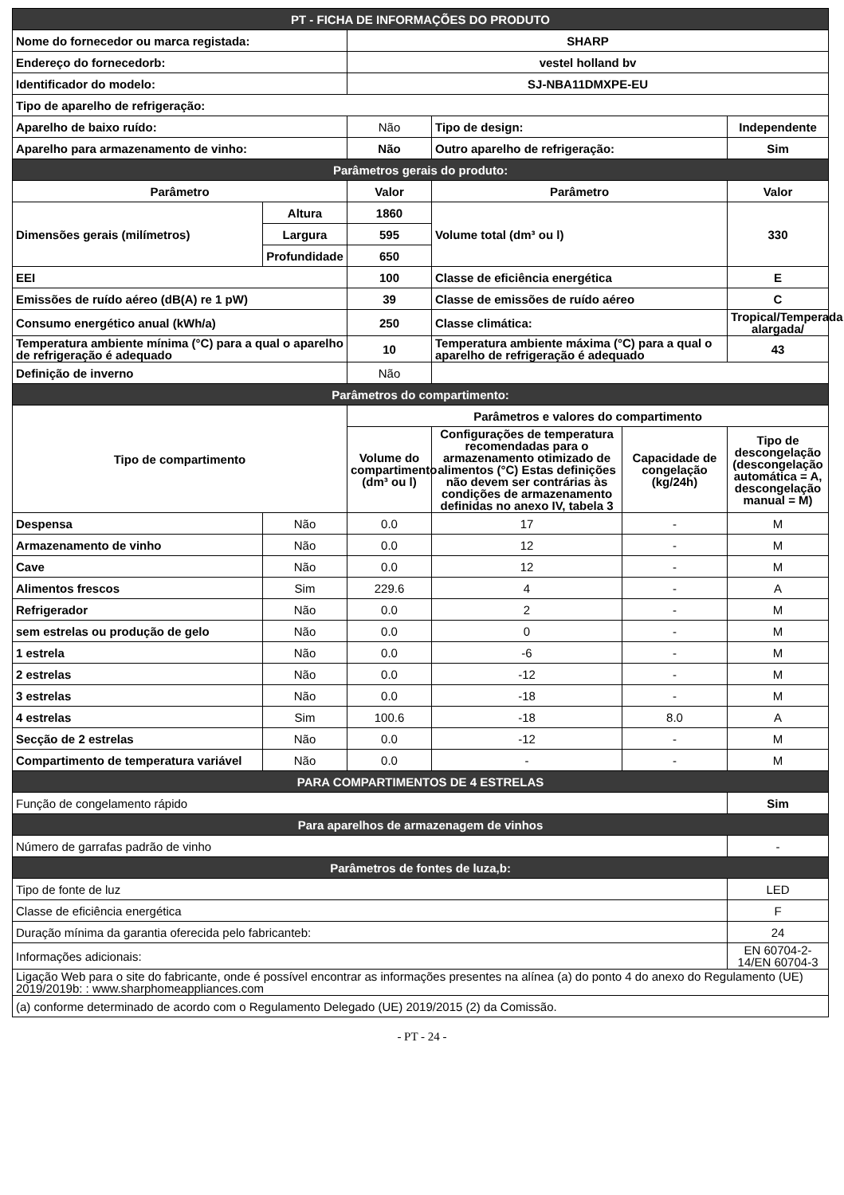| PT - FICHA DE INFORMAÇÕES DO PRODUTO | | | | | |
| Nome do fornecedor ou marca registada: | | SHARP | | | |
| Endereço do fornecedorb: | | vestel holland bv | | | |
| Identificador do modelo: | | SJ-NBA11DMXPE-EU | | | |
| Tipo de aparelho de refrigeração: | | | | | |
| Aparelho de baixo ruído: | | Não | Tipo de design: | | Independente |
| Aparelho para armazenamento de vinho: | | Não | Outro aparelho de refrigeração: | | Sim |
| Parâmetros gerais do produto: | | | | | |
| Parâmetro | | Valor | Parâmetro | | Valor |
| Dimensões gerais (milímetros) | Altura | 1860 | Volume total (dm³ ou l) | | 330 |
| | Largura | 595 | | | |
| | Profundidade | 650 | | | |
| EEI | | 100 | Classe de eficiência energética | | E |
| Emissões de ruído aéreo (dB(A) re 1 pW) | | 39 | Classe de emissões de ruído aéreo | | C |
| Consumo energético anual (kWh/a) | | 250 | Classe climática: | | Tropical/Temperada alargada/ |
| Temperatura ambiente mínima (°C) para a qual o aparelho de refrigeração é adequado | | 10 | Temperatura ambiente máxima (°C) para a qual o aparelho de refrigeração é adequado | | 43 |
| Definição de inverno | | Não | | | |
| Parâmetros do compartimento: | | | | | |
| Tipo de compartimento | | Parâmetros e valores do compartimento | | | |
| | | Volume do compartimento (dm³ ou l) | Configurações de temperatura recomendadas para o armazenamento otimizado de alimentos (°C) Estas definições não devem ser contrárias às condições de armazenamento definidas no anexo IV, tabela 3 | Capacidade de congelação (kg/24h) | Tipo de descongelação (descongelação automática = A, descongelação manual = M) |
| Despensa | Não | 0.0 | 17 | - | M |
| Armazenamento de vinho | Não | 0.0 | 12 | - | M |
| Cave | Não | 0.0 | 12 | - | M |
| Alimentos frescos | Sim | 229.6 | 4 | - | A |
| Refrigerador | Não | 0.0 | 2 | - | M |
| sem estrelas ou produção de gelo | Não | 0.0 | 0 | - | M |
| 1 estrela | Não | 0.0 | -6 | - | M |
| 2 estrelas | Não | 0.0 | -12 | - | M |
| 3 estrelas | Não | 0.0 | -18 | - | M |
| 4 estrelas | Sim | 100.6 | -18 | 8.0 | A |
| Secção de 2 estrelas | Não | 0.0 | -12 | - | M |
| Compartimento de temperatura variável | Não | 0.0 | - | - | M |
| PARA COMPARTIMENTOS DE 4 ESTRELAS | | | | | |
| Função de congelamento rápido | | | | | Sim |
| Para aparelhos de armazenagem de vinhos | | | | | |
| Número de garrafas padrão de vinho | | | | | - |
| Parâmetros de fontes de luza,b: | | | | | |
| Tipo de fonte de luz | | | | | LED |
| Classe de eficiência energética | | | | | F |
| Duração mínima da garantia oferecida pelo fabricanteb: | | | | | 24 |
| Informações adicionais: | | | | | EN 60704-2-14/EN 60704-3 |
| Ligação Web para o site do fabricante, onde é possível encontrar as informações presentes na alínea (a) do ponto 4 do anexo do Regulamento (UE) 2019/2019b: : www.sharphomeappliances.com | | | | | |
| (a) conforme determinado de acordo com o Regulamento Delegado (UE) 2019/2015 (2) da Comissão. | | | | | |
- PT - 24 -